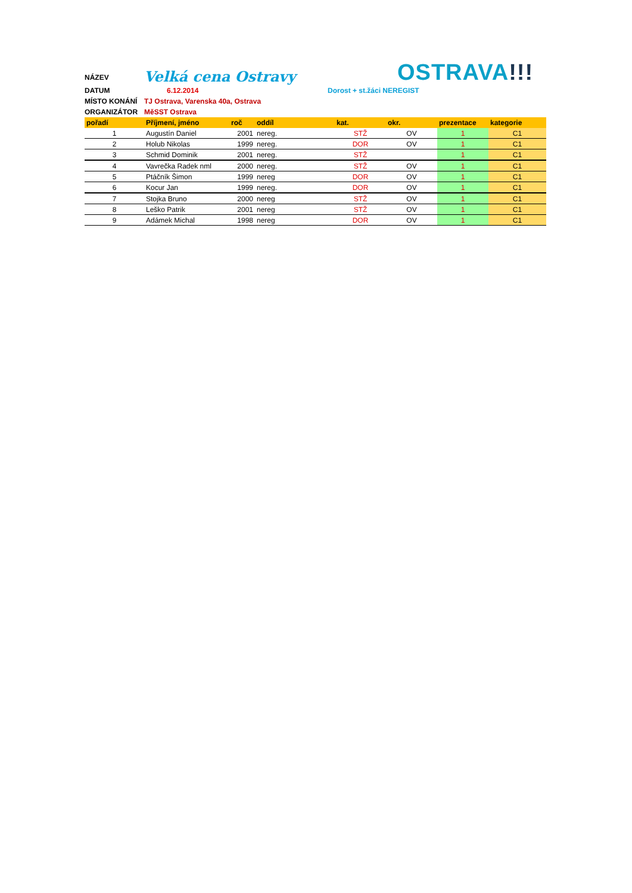NÁZEV
Velká cena Ostravy
OSTRAVA!!!
DATUM 6.12.2014 Dorost + st.žáci NEREGIST
MÍSTO KONÁNÍ TJ Ostrava, Varenska 40a, Ostrava
ORGANIZÁTOR MěSST Ostrava
| pořadí | Příjmení, jméno | roč | oddíl | kat. | okr. | prezentace | kategorie |
| --- | --- | --- | --- | --- | --- | --- | --- |
| 1 | Augustín Daniel | 2001 | nereg. | STŽ | OV | 1 | C1 |
| 2 | Holub Nikolas | 1999 | nereg. | DOR | OV | 1 | C1 |
| 3 | Schmid Dominik | 2001 | nereg. | STŽ | | 1 | C1 |
| 4 | Vavrečka Radek nml | 2000 | nereg. | STŽ | OV | 1 | C1 |
| 5 | Ptáčník Šimon | 1999 | nereg | DOR | OV | 1 | C1 |
| 6 | Kocur Jan | 1999 | nereg. | DOR | OV | 1 | C1 |
| 7 | Stojka Bruno | 2000 | nereg | STŽ | OV | 1 | C1 |
| 8 | Leško Patrik | 2001 | nereg | STŽ | OV | 1 | C1 |
| 9 | Adámek Michal | 1998 | nereg | DOR | OV | 1 | C1 |